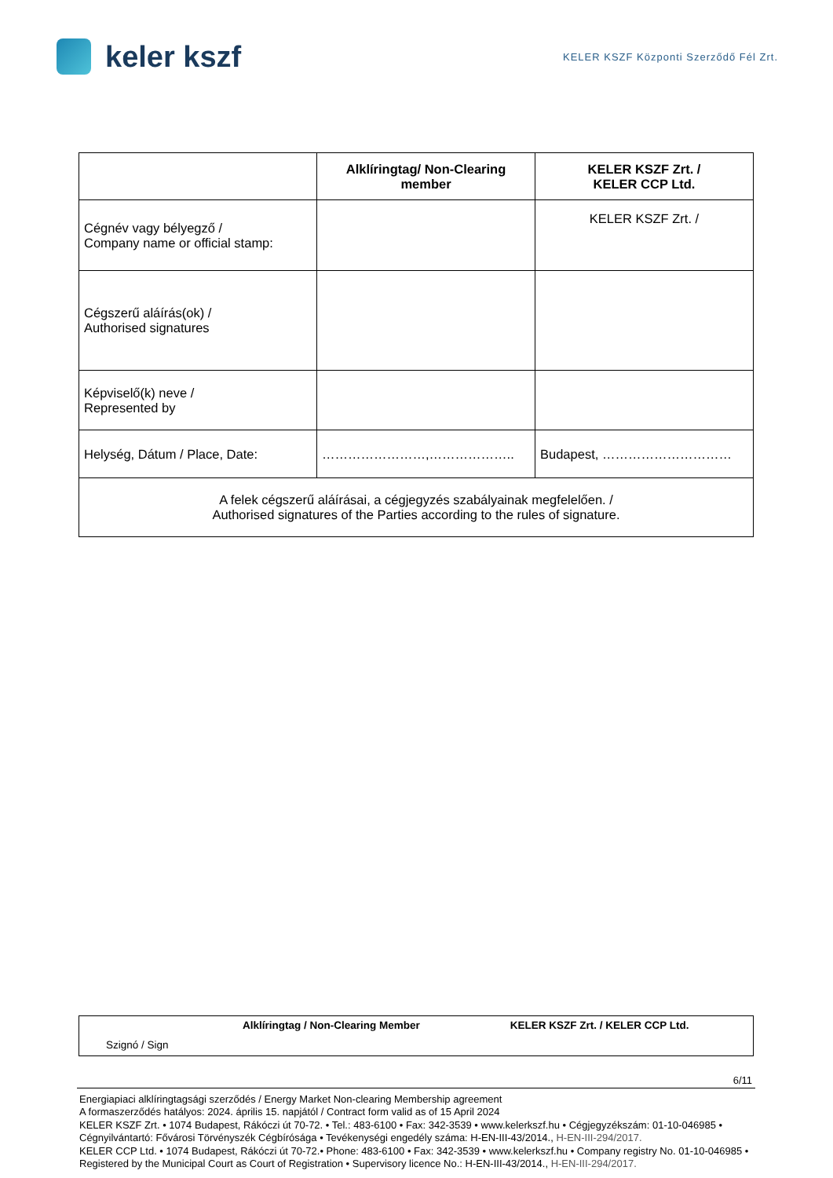keler kszf
KELER KSZF Központi Szerződő Fél Zrt.
| | Alklíringtag/ Non-Clearing member | KELER KSZF Zrt. / KELER CCP Ltd. |
| --- | --- | --- |
| Cégnév vagy bélyegző / Company name or official stamp: | | KELER KSZF Zrt. / |
| Cégszerű aláírás(ok) / Authorised signatures | | |
| Képviselő(k) neve / Represented by | | |
| Helység, Dátum / Place, Date: | ……………………,……………….. | Budapest, ………………………… |
| A felek cégszerű aláírásai, a cégjegyzés szabályainak megfelelően. / Authorised signatures of the Parties according to the rules of signature. | | |
Alklíringtag / Non-Clearing Member KELER KSZF Zrt. / KELER CCP Ltd.
Szignó / Sign
6/11
Energiapiaci alklíringtagsági szerződés / Energy Market Non-clearing Membership agreement
A formaszerződés hatályos: 2024. április 15. napjától / Contract form valid as of 15 April 2024
KELER KSZF Zrt. • 1074 Budapest, Rákóczi út 70-72. • Tel.: 483-6100 • Fax: 342-3539 • www.kelerkszf.hu • Cégjegyzékszám: 01-10-046985 • Cégnyilvántartó: Fővárosi Törvényszék Cégbírósága • Tevékenységi engedély száma: H-EN-III-43/2014., H-EN-III-294/2017.
KELER CCP Ltd. • 1074 Budapest, Rákóczi út 70-72.• Phone: 483-6100 • Fax: 342-3539 • www.kelerkszf.hu • Company registry No. 01-10-046985 • Registered by the Municipal Court as Court of Registration • Supervisory licence No.: H-EN-III-43/2014., H-EN-III-294/2017.